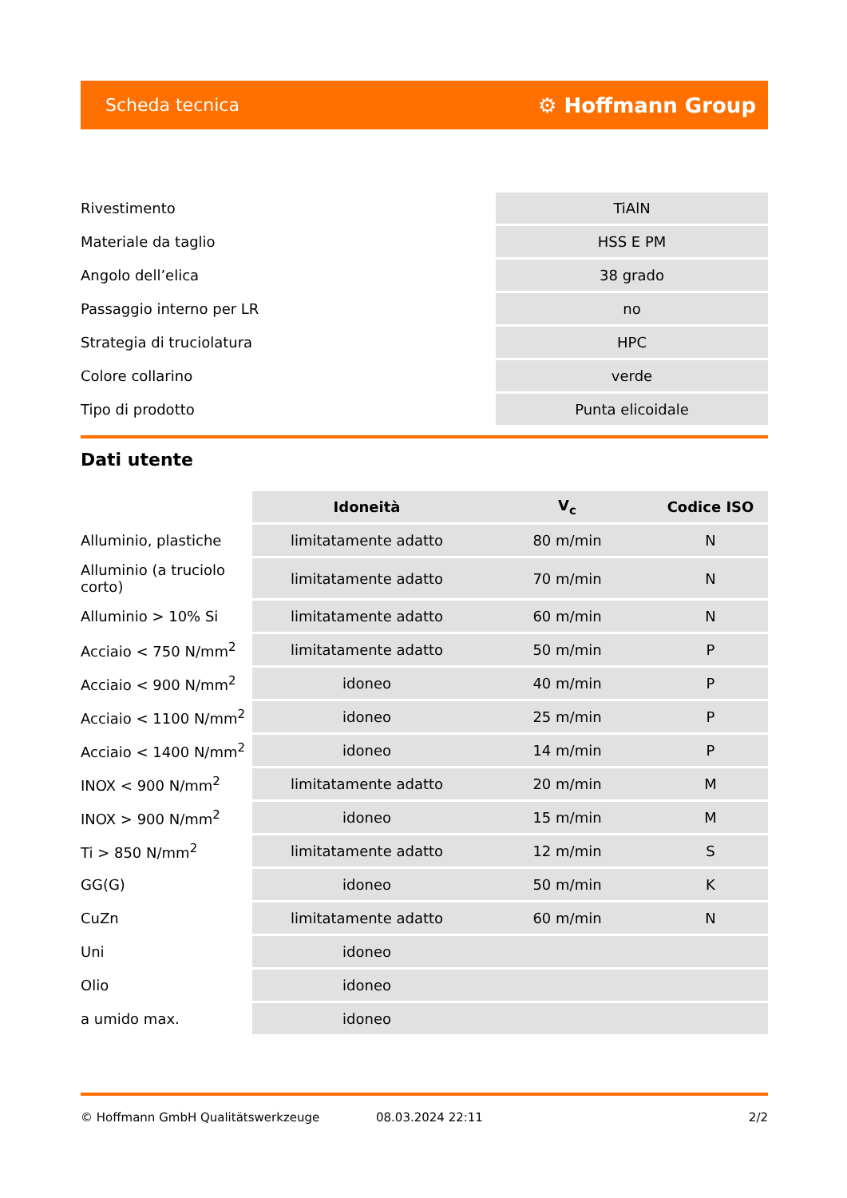Scheda tecnica ⚙ Hoffmann Group
| Rivestimento | TiAlN |
| Materiale da taglio | HSS E PM |
| Angolo dell’elica | 38 grado |
| Passaggio interno per LR | no |
| Strategia di truciolatura | HPC |
| Colore collarino | verde |
| Tipo di prodotto | Punta elicoidale |
Dati utente
| | Idoneità | V<sub>c</sub> | Codice ISO |
| --- | --- | --- | --- |
| Alluminio, plastiche | limitatamente adatto | 80 m/min | N |
| Alluminio (a truciolo corto) | limitatamente adatto | 70 m/min | N |
| Alluminio > 10% Si | limitatamente adatto | 60 m/min | N |
| Acciaio < 750 N/mm<sup>2</sup> | limitatamente adatto | 50 m/min | P |
| Acciaio < 900 N/mm<sup>2</sup> | idoneo | 40 m/min | P |
| Acciaio < 1100 N/mm<sup>2</sup> | idoneo | 25 m/min | P |
| Acciaio < 1400 N/mm<sup>2</sup> | idoneo | 14 m/min | P |
| INOX < 900 N/mm<sup>2</sup> | limitatamente adatto | 20 m/min | M |
| INOX > 900 N/mm<sup>2</sup> | idoneo | 15 m/min | M |
| Ti > 850 N/mm<sup>2</sup> | limitatamente adatto | 12 m/min | S |
| GG(G) | idoneo | 50 m/min | K |
| CuZn | limitatamente adatto | 60 m/min | N |
| Uni | idoneo | | |
| Olio | idoneo | | |
| a umido max. | idoneo | | |
© Hoffmann GmbH Qualitätswerkzeuge 08.03.2024 22:11 2/2